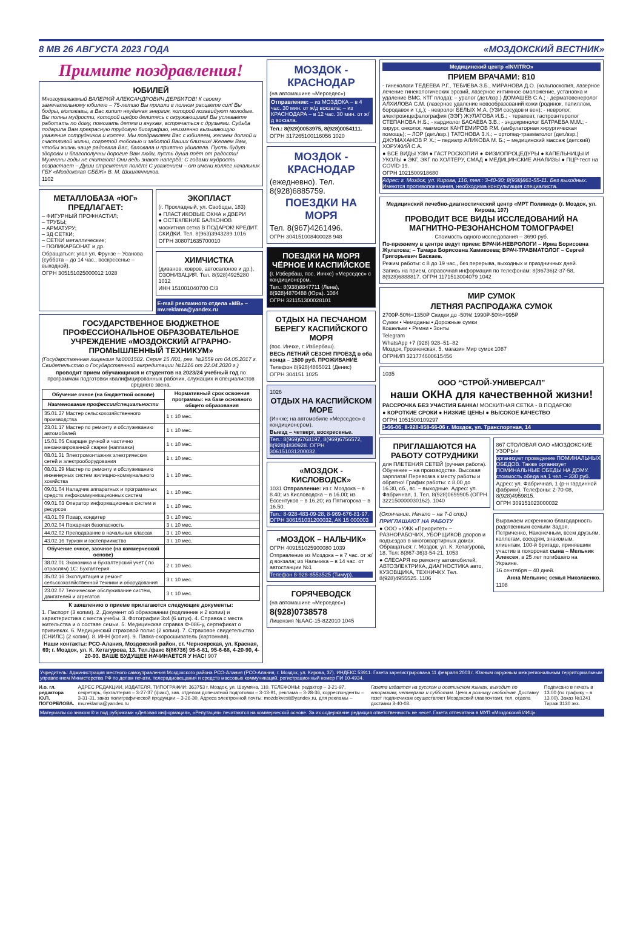8 МВ 26 АВГУСТА 2023 ГОДА «МОЗДОКСКИЙ ВЕСТНИК»
Примите поздравления!
ЮБИЛЕЙ
Многоуважаемый ВАЛЕРИЙ АЛЕКСАНДРОВИЧ ДЕРБИТОВ! К своему замечательному юбилею – 75-летию Вы пришли в полном расцвете сил! Вы бодры, моложавы, в Вас кипит неуёмная энергия, которой позавидуют молодые. Вы полны мудрости, которой щедро делитесь с окружающими! Вы успеваете работать по дому, помогать детям и внукам, встречаться с друзьями. Судьба подарила Вам прекрасную трудовую биографию, неизменно вызывающую уважение сотрудников и коллег. Мы поздравляем Вас с юбилеем, желаем долгой и счастливой жизни, согретой любовью и заботой Ваших близких! Желаем Вам, чтобы жизнь чаще радовала Вас, баловала и приятно удивляла. Пусть будут здоровы и благополучны дорогие Вам люди, пусть душа поёт от радости! Мужчины годы не считают! Они ведь знают наперёд: С годами мудрость возрастает – Души стремления полёт! С уважением – от имени коллег начальник ГБУ «Моздокская СББЖ» В. М. Шишлянников.
1102
МЕТАЛЛОБАЗА «ЮГ» ПРЕДЛАГАЕТ:
– ФИГУРНЫЙ ПРОФНАСТИЛ;
– ТРУБЫ;
– АРМАТУРУ;
– 3Д СЕТКИ;
– СЕТКИ металлические;
– ПОЛИКАРБОНАТ и др.
Обращаться: угол ул. Фрунзе – Усанова (суббота – до 14 час., воскресенье – выходной).
ОГРН 305151025000012 1028
ЭКОПЛАСТ
(г. Прохладный, ул. Свободы, 183)
● ПЛАСТИКОВЫЕ ОКНА и ДВЕРИ
● ОСТЕКЛЕНИЕ БАЛКОНОВ
москитная сетка В ПОДАРОК! КРЕДИТ. СКИДКИ. Тел. 8(963)3943289 1016
ОГРН 308071635700010
ХИМЧИСТКА
(диванов, ковров, автосалонов и др.), ОЗОНИЗАЦИЯ. Тел. 8(928)4925280 1012
ИНН 151001040700 С/3
E-mail рекламного отдела «МВ» – mv.reklama@yandex.ru
ГОСУДАРСТВЕННОЕ БЮДЖЕТНОЕ ПРОФЕССИОНАЛЬНОЕ ОБРАЗОВАТЕЛЬНОЕ УЧРЕЖДЕНИЕ «МОЗДОКСКИЙ АГРАРНО-ПРОМЫШЛЕННЫЙ ТЕХНИКУМ»
(Государственная лицензия №0001502. Серия 15 Л01, рег. №2559 от 04.05.2017 г. Свидетельство о Государственной аккредитации №1216 от 22.04.2020 г.)
проводит прием обучающихся и студентов на 2023/24 учебный год по программам подготовки квалифицированных рабочих, служащих и специалистов среднего звена.
| Обучение очное (на бюджетной основе) | Нормативный срок освоения программы: на базе основного общего образования |
| --- | --- |
| Наименование профессии/специальности | |
| 35.01.27 Мастер сельскохозяйственного производства | 1 г. 10 мес. |
| 23.01.17 Мастер по ремонту и обслуживанию автомобилей | 1 г. 10 мес. |
| 15.01.05 Сварщик ручной и частично механизированной сварки (наплавки) | 1 г. 10 мес. |
| 08.01.31 Электромонтажник электрических сетей и электрооборудования | 1 г. 10 мес. |
| 08.01.29 Мастер по ремонту и обслуживанию инженерных систем жилищно-коммунального хозяйства | 1 г. 10 мес. |
| 09.01.04 Наладчик аппаратных и программных средств инфокоммуникационных систем | 1 г. 10 мес. |
| 09.01.03 Оператор информационных систем и ресурсов | 1 г. 10 мес. |
| 43.01.09 Повар, кондитер | 3 г. 10 мес. |
| 20.02.04 Пожарная безопасность | 3 г. 10 мес. |
| 44.02.02 Преподавание в начальных классах | 3 г. 10 мес. |
| 43.02.16 Туризм и гостеприимство | 3 г. 10 мес. |
| Обучение очное, заочное (на коммерческой основе) | |
| 38.02.01 Экономика и бухгалтерский учет ( по отраслям) 1С: Бухгалтерия | 2 г. 10 мес. |
| 35.02.16 Эксплуатация и ремонт сельскохозяйственной техники и оборудования | 3 г. 10 мес. |
| 23.02.07 Техническое обслуживание систем, двигателей и агрегатов | 3 г. 10 мес. |
К заявлению о приеме прилагаются следующие документы:
1. Паспорт (3 копии). 2. Документ об образовании (подлинник и 2 копии) и характеристика с места учебы. 3. Фотографии 3х4 (6 штук). 4. Справка с места жительства и о составе семьи. 5. Медицинская справка Ф-086-у, сертификат о прививках. 6. Медицинский страховой полис (2 копии). 7. Страховое свидетельство (СНИЛС) (2 копии). 8. ИНН (копия). 9. Папка-скоросшиватель (картонная).
Наши контакты: РСО-Алания, Моздокский район, ст. Черноярская, ул. Красная, 69; г. Моздок, ул. К. Хетагурова, 13. Тел./факс 8(86736) 95-6-81, 95-6-68, 4-20-90, 4-20-93. ВАШЕ БУДУЩЕЕ НАЧИНАЕТСЯ У НАС! 907
МОЗДОК - КРАСНОДАР
(на автомашине «Мерседес»)
Отправление: – из МОЗДОКА – в 4 час. 30 мин. от ж/д вокзала; – из КРАСНОДАРА – в 12 час. 30 мин. от ж/д вокзала.
Тел.: 8(928)0053975, 8(928)0054111.
ОГРН 317265100116056 1020
МОЗДОК - КРАСНОДАР
(ежедневно). Тел. 8(928)6885759.
ПОЕЗДКИ НА МОРЯ
Тел. 8(967)4261496.
ОГРН 304151008400028 948
ПОЕЗДКИ НА МОРЯ ЧЁРНОЕ И КАСПИЙСКОЕ
(г. Избербаш, пос. Инчхе) «Мерседес» с кондиционером.
Тел.: 8(938)8847711 (Лена), 8(928)4870488 (Юра). 1084
ОГРН 321151300028101
ОТДЫХ НА ПЕСЧАНОМ БЕРЕГУ КАСПИЙСКОГО МОРЯ
(пос. Инчхе, г. Избербаш).
ВЕСЬ ЛЕТНИЙ СЕЗОН! ПРОЕЗД в оба конца – 1500 руб. ПРОЖИВАНИЕ
Телефон 8(928)4865021 (Денис)
ОГРН 304151 1025
1026
ОТДЫХ НА КАСПИЙСКОМ МОРЕ
(Инчхе; на автомобиле «Мерседес» с кондиционером).
Выезд – четверг, воскресенье.
Тел.: 8(969)6768197, 8(969)6756572, 8(928)4830928. ОГРН 306151031200032.
«МОЗДОК - КИСЛОВОДСК»
1031 Отправление: из г. Моздока – в 8.40; из Кисловодска – в 16.00; из Ессентуков – в 16.20; из Пятигорска – в 16.50.
Тел.: 8-928-483-09-28, 8-969-676-81-97. ОГРН 306151031200032, АК 15 000003
«МОЗДОК – НАЛЬЧИК»
ОГРН 409151025900080 1039
Отправление из Моздока – в 7 час. от ж/д вокзала; из Нальчика – в 14 час. от автостанции №1
Телефон 8-928-8553525 (Тимур).
ГОРЯЧЕВОДСК
(на автомашине «Мерседес»)
8(928)0738578
Лицензия №АAC-15-822010 1045
Медицинский центр «INVITRO»
ПРИЕМ ВРАЧАМИ: 810
- гинекологи ТЕДЕЕВА Р.Г., ТЕБИЕВА З.Б., МИРАНОВА Д.О. (кольпоскопия, лазерное лечение гинекологических эрозий, лазерное интимное омоложение, установка и удаление ВМС, КТГ плода); – уролог (дет./взр.) ДОМАШЕВ С.А.; - дерматовенеролог АЛХИЛОВА С.М. (лазерное удаление новообразований кожи (родинок, папиллом, бородавок и т.д.); - невролог БЕЛЫХ М.А. (УЗИ сосудов и вен); - невролог, электроэнцефалография (ЭЭГ) ЖУЛАТОВА И.Б.; - терапевт, гастроэнтеролог СТЕПАНОВА Н.Б.; - кардиолог БАСАЕВА З.В.; - эндокринолог БАТРАЕВА М.М.; - хирург, онколог, маммолог КАНТЕМИРОВ Р.М. (амбулаторная хирургическая помощь); – ЛОР (дет./взр.) ТАТОНОВА З.К.; – ортопед-травматолог (дет./взр.) ДЖУМАХАНОВ Р. Х.; – педиатр АЛИКОВА М. Б.; – медицинский массаж (детский) ХОРУЖИЙ С.А.
● ВСЕ ВИДЫ УЗИ ● ГАСТРОСКОПИЯ ● ФИЗИОПРОЦЕДУРЫ ● КАПЕЛЬНИЦЫ И УКОЛЫ ● ЭКГ, ЭКГ по ХОЛТЕРУ, СМАД ● МЕДИЦИНСКИЕ АНАЛИЗЫ ● ПЦР-тест на COVID-19.
ОГРН 1021500918680
Адрес: г. Моздок, ул. Кирова, 116, тел.: 3-40-30; 8(938)861-55-11. Без выходных. Имеются противопоказания, необходима консультация специалиста.
Медицинский лечебно-диагностический центр «МРТ Полимед» (г. Моздок, ул. Кирова, 107)
ПРОВОДИТ ВСЕ ВИДЫ ИССЛЕДОВАНИЙ НА МАГНИТНО-РЕЗОНАНСНОМ ТОМОГРАФЕ!
Стоимость одного исследования – 3690 руб.
По-прежнему в центре ведут прием: ВРАЧИ-НЕВРОЛОГИ – Ирма Борисовна Жулатова; – Тамара Борисовна Хамикоева; ВРАЧ-ТРАВМАТОЛОГ – Сергей Григорьевич Баскаев.
Режим работы: с 8 до 19 час., без перерыва, выходных и праздничных дней.
Запись на прием, справочная информация по телефонам: 8(86736)2-37-58, 8(928)6888817. ОГРН 1171513004079 1042
МИР СУМОК
ЛЕТНЯЯ РАСПРОДАЖА СУМОК
2700₽-50%=1350₽ Скидки до -50%! 1990₽-50%=995₽
Сумки • Чемоданы • Дорожные сумки
Кошельки • Ремни • Зонты
Telegram
WhatsApp +7 (928) 928–51–82
Моздок, Грозненская, 5, магазин Мир сумок 1087
ОГРНИП 321774600615456
1035
ООО “СТРОЙ-УНИВЕРСАЛ”
наши ОКНА для качественной жизни!
РАССРОЧКА БЕЗ УЧАСТИЯ БАНКА! МОСКИТНАЯ СЕТКА - В ПОДАРОК!
● КОРОТКИЕ СРОКИ ● НИЗКИЕ ЦЕНЫ ● ВЫСОКОЕ КАЧЕСТВО
ОГРН 1051500109297
3-66-06; 8-928-858-66-06 г. Моздок, ул. Транспортная, 14
ПРИГЛАШАЮТСЯ НА РАБОТУ СОТРУДНИКИ
для ПЛЕТЕНИЯ СЕТЕЙ (ручная работа). Обучение – на производстве. Высокая зарплата! Перевозка к месту работы и обратно! График работы: с 8.00 до 16.30, сб., вс. – выходные. Адрес: ул. Фабричная, 1. Тел. 8(928)0699905 (ОГРН 322150000030162). 1040
(Окончание. Начало – на 7-й стр.)
ПРИГЛАШАЮТ НА РАБОТУ
● ООО «УЖК «Приоритет» – РАЗНОРАБОЧИХ, УБОРЩИКОВ дворов и подъездов в многоквартирных домах. Обращаться: г. Моздок, ул. К. Хетагурова, 18. Тел: 8(867-36)3-54-21. 1053
● СЛЕСАРЯ по ремонту автомобилей, АВТОЭЛЕКТРИКА, ДИАГНОСТИКА авто, КУЗОВЩИКА, ТЕХНИЧКУ. Тел. 8(928)4955525. 1106
867 СТОЛОВАЯ ОАО «МОЗДОКСКИЕ УЗОРЫ»
организует проведение ПОМИНАЛЬНЫХ ОБЕДОВ. Также организует ПОМИНАЛЬНЫЕ ОБЕДЫ НА ДОМУ. стоимость обеда на 1 чел. – 330 руб.
Адрес: ул. Фабричная, 1 (р-н гардинной фабрики). Телефоны: 2-70-08, 8(928)4959815.
ОГРН 309151023000032
Выражаем искреннюю благодарность родственным семьям Задоя, Петриченко, Наконечным, всем друзьям, коллегам, соседям, знакомым, клиентам, 100-й бригаде, принявшим участие в похоронах сына – Мельник Алексея, в 25 лет погибшего на Украине.
16 сентября – 40 дней.
Анна Мельник; семья Николаенко.
1108
Учредитель: Администрация местного самоуправления Моздокского района РСО-Алания (РСО-Алания, г. Моздок, ул. Кирова, 37). ИНДЕКС 53911. Газета зарегистрирована 11 февраля 2003 г. Южным окружным межрегиональным территориальным управлением Министерства РФ по делам печати, телерадиовещания и средств массовых коммуникаций, регистрационный номер ПИ 10-4934.
И.о. гл. редактора Ю.П. ПОГОРЕЛОВА.
АДРЕС РЕДАКЦИИ, ИЗДАТЕЛЯ, ТИПОГРАФИИ: 363753 г. Моздок, ул. Шаумяна, 110. ТЕЛЕФОНЫ: редактор – 3-21-97, секретарь, бухгалтерия – 3-27-37 (факс), зав. отделом допечатной подготовки – 3-13-91, реклама – 3-28-36, корреспонденты – 3-31-31, заказ полиграфической продукции – 3-26-30. Адреса электронной почты: mozdokvest@yandex.ru, для рекламы – mv.reklama@yandex.ru
Газета издается на русском и осетинском языках, выходит по вторникам, четвергам и субботам. Цена в розницу свободная. Доставку газет подписчикам осуществляет Моздокский главпочтамт, тел. отдела доставки 3-40-03.
Подписано в печать в 13.00 (по графику – в 13.00). Заказ №1241 Тираж 3130 экз.
Материалы со знаком ® и под рубриками «Деловая информация», «Репутация» печатаются на коммерческой основе. За их содержание редакция ответственность не несет. Газета отпечатана в МУП «Моздокский ИИЦ».